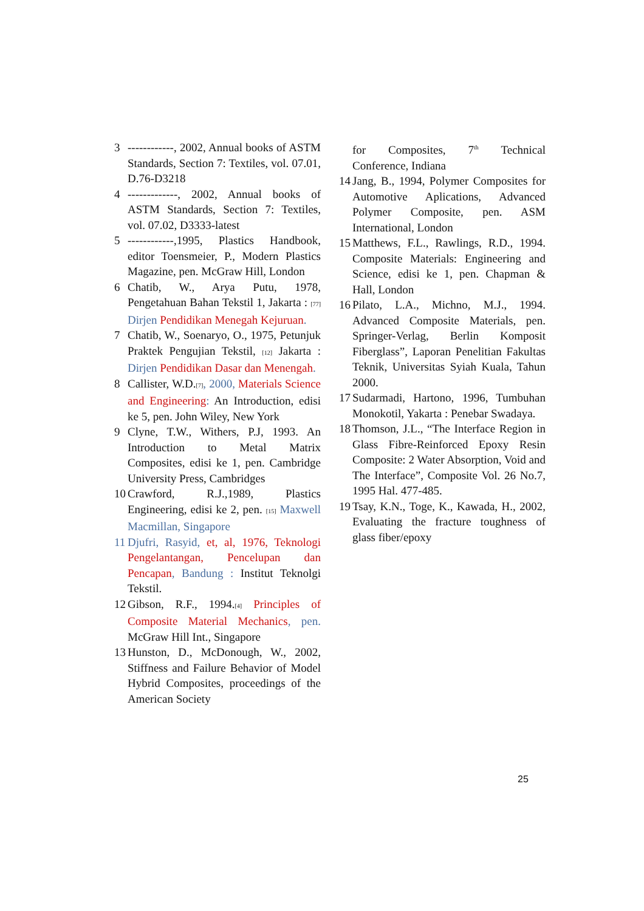3 ------------, 2002, Annual books of ASTM Standards, Section 7: Textiles, vol. 07.01, D.76-D3218
4 -------------, 2002, Annual books of ASTM Standards, Section 7: Textiles, vol. 07.02, D3333-latest
5 ------------,1995, Plastics Handbook, editor Toensmeier, P., Modern Plastics Magazine, pen. McGraw Hill, London
6 Chatib, W., Arya Putu, 1978, Pengetahuan Bahan Tekstil 1, Jakarta : [77] Dirjen Pendidikan Menegah Kejuruan.
7 Chatib, W., Soenaryo, O., 1975, Petunjuk Praktek Pengujian Tekstil, [12] Jakarta : Dirjen Pendidikan Dasar dan Menengah.
8 Callister, W.D.[7], 2000, Materials Science and Engineering: An Introduction, edisi ke 5, pen. John Wiley, New York
9 Clyne, T.W., Withers, P.J, 1993. An Introduction to Metal Matrix Composites, edisi ke 1, pen. Cambridge University Press, Cambridges
10 Crawford, R.J.,1989, Plastics Engineering, edisi ke 2, pen. [15] Maxwell Macmillan, Singapore
11 Djufri, Rasyid, et, al, 1976, Teknologi Pengelantangan, Pencelupan dan Pencapan, Bandung : Institut Teknolgi Tekstil.
12 Gibson, R.F., 1994.[4] Principles of Composite Material Mechanics, pen. McGraw Hill Int., Singapore
13 Hunston, D., McDonough, W., 2002, Stiffness and Failure Behavior of Model Hybrid Composites, proceedings of the American Society
for Composites, 7<sup>th</sup> Technical Conference, Indiana
14 Jang, B., 1994, Polymer Composites for Automotive Aplications, Advanced Polymer Composite, pen. ASM International, London
15 Matthews, F.L., Rawlings, R.D., 1994. Composite Materials: Engineering and Science, edisi ke 1, pen. Chapman & Hall, London
16 Pilato, L.A., Michno, M.J., 1994. Advanced Composite Materials, pen. Springer-Verlag, Berlin Komposit Fiberglass”, Laporan Penelitian Fakultas Teknik, Universitas Syiah Kuala, Tahun 2000.
17 Sudarmadi, Hartono, 1996, Tumbuhan Monokotil, Yakarta : Penebar Swadaya.
18 Thomson, J.L., “The Interface Region in Glass Fibre-Reinforced Epoxy Resin Composite: 2 Water Absorption, Void and The Interface”, Composite Vol. 26 No.7, 1995 Hal. 477-485.
19 Tsay, K.N., Toge, K., Kawada, H., 2002, Evaluating the fracture toughness of glass fiber/epoxy
25